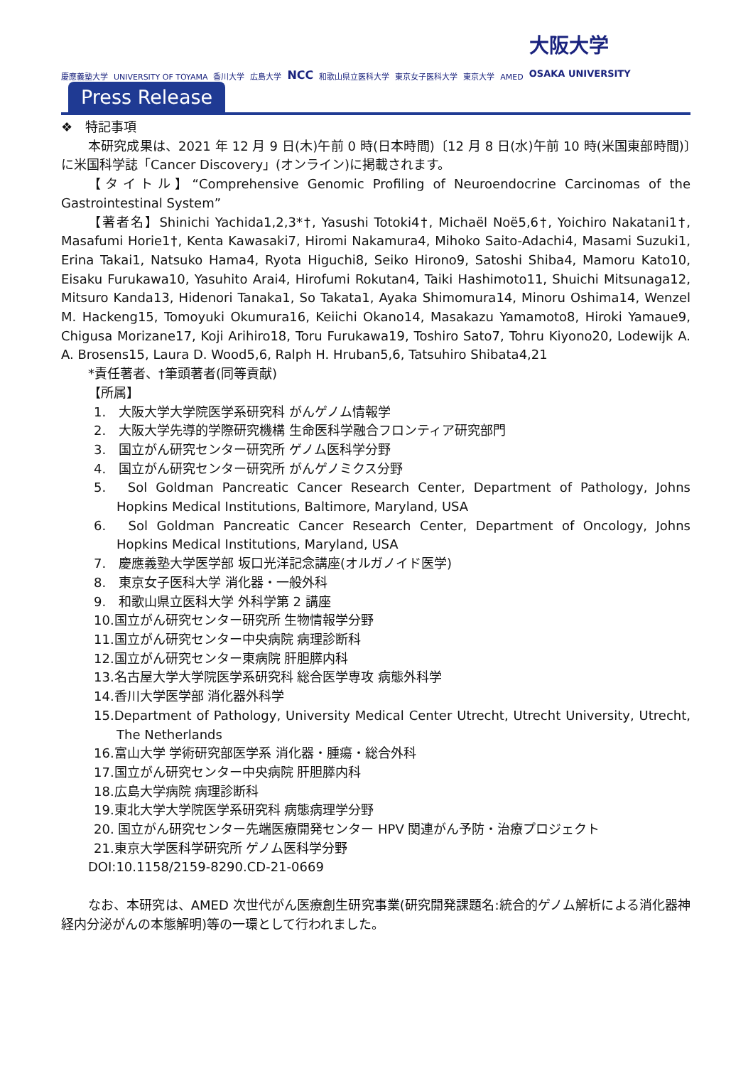慶應義塾大学 UNIVERSITY OF TOYAMA 香川大学 広島大学 NCC 和歌山県立医科大学 東京女子医科大学 東京大学 AMED 大阪大学
OSAKA UNIVERSITY
Press Release
❖　特記事項
本研究成果は、2021 年 12 月 9 日(木)午前 0 時(日本時間)〔12 月 8 日(水)午前 10 時(米国東部時間)〕に米国科学誌「Cancer Discovery」(オンライン)に掲載されます。
【タイトル】“Comprehensive Genomic Profiling of Neuroendocrine Carcinomas of the Gastrointestinal System”
【著者名】Shinichi Yachida1,2,3*†, Yasushi Totoki4†, Michaël Noë5,6†, Yoichiro Nakatani1†, Masafumi Horie1†, Kenta Kawasaki7, Hiromi Nakamura4, Mihoko Saito-Adachi4, Masami Suzuki1, Erina Takai1, Natsuko Hama4, Ryota Higuchi8, Seiko Hirono9, Satoshi Shiba4, Mamoru Kato10, Eisaku Furukawa10, Yasuhito Arai4, Hirofumi Rokutan4, Taiki Hashimoto11, Shuichi Mitsunaga12, Mitsuro Kanda13, Hidenori Tanaka1, So Takata1, Ayaka Shimomura14, Minoru Oshima14, Wenzel M. Hackeng15, Tomoyuki Okumura16, Keiichi Okano14, Masakazu Yamamoto8, Hiroki Yamaue9, Chigusa Morizane17, Koji Arihiro18, Toru Furukawa19, Toshiro Sato7, Tohru Kiyono20, Lodewijk A. A. Brosens15, Laura D. Wood5,6, Ralph H. Hruban5,6, Tatsuhiro Shibata4,21
*責任著者、†筆頭著者(同等貢献)
【所属】
1.　大阪大学大学院医学系研究科 がんゲノム情報学
2.　大阪大学先導的学際研究機構 生命医科学融合フロンティア研究部門
3.　国立がん研究センター研究所 ゲノム医科学分野
4.　国立がん研究センター研究所 がんゲノミクス分野
5.　Sol Goldman Pancreatic Cancer Research Center, Department of Pathology, Johns Hopkins Medical Institutions, Baltimore, Maryland, USA
6.　Sol Goldman Pancreatic Cancer Research Center, Department of Oncology, Johns Hopkins Medical Institutions, Maryland, USA
7.　慶應義塾大学医学部 坂口光洋記念講座(オルガノイド医学)
8.　東京女子医科大学 消化器・一般外科
9.　和歌山県立医科大学 外科学第 2 講座
10.国立がん研究センター研究所 生物情報学分野
11.国立がん研究センター中央病院 病理診断科
12.国立がん研究センター東病院 肝胆膵内科
13.名古屋大学大学院医学系研究科 総合医学専攻 病態外科学
14.香川大学医学部 消化器外科学
15.Department of Pathology, University Medical Center Utrecht, Utrecht University, Utrecht, The Netherlands
16.富山大学 学術研究部医学系 消化器・腫瘍・総合外科
17.国立がん研究センター中央病院 肝胆膵内科
18.広島大学病院 病理診断科
19.東北大学大学院医学系研究科 病態病理学分野
20. 国立がん研究センター先端医療開発センター HPV 関連がん予防・治療プロジェクト
21.東京大学医科学研究所 ゲノム医科学分野
DOI:10.1158/2159-8290.CD-21-0669
なお、本研究は、AMED 次世代がん医療創生研究事業(研究開発課題名:統合的ゲノム解析による消化器神経内分泌がんの本態解明)等の一環として行われました。